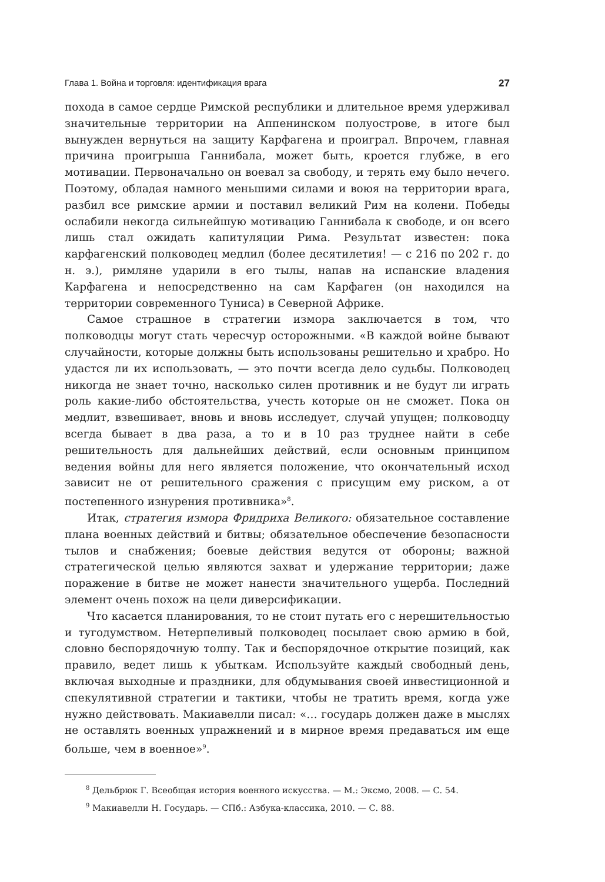Глава 1. Война и торговля: идентификация врага 27
похода в самое сердце Римской республики и длительное время удерживал значительные территории на Аппенинском полуострове, в итоге был вынужден вернуться на защиту Карфагена и проиграл. Впрочем, главная причина проигрыша Ганнибала, может быть, кроется глубже, в его мотивации. Первоначально он воевал за свободу, и терять ему было нечего. Поэтому, обладая намного меньшими силами и воюя на территории врага, разбил все римские армии и поставил великий Рим на колени. Победы ослабили некогда сильнейшую мотивацию Ганнибала к свободе, и он всего лишь стал ожидать капитуляции Рима. Результат известен: пока карфагенский полководец медлил (более десятилетия! — с 216 по 202 г. до н. э.), римляне ударили в его тылы, напав на испанские владения Карфагена и непосредственно на сам Карфаген (он находился на территории современного Туниса) в Северной Африке.
Самое страшное в стратегии измора заключается в том, что полководцы могут стать чересчур осторожными. «В каждой войне бывают случайности, которые должны быть использованы решительно и храбро. Но удастся ли их использовать, — это почти всегда дело судьбы. Полководец никогда не знает точно, насколько силен противник и не будут ли играть роль какие-либо обстоятельства, учесть которые он не сможет. Пока он медлит, взвешивает, вновь и вновь исследует, случай упущен; полководцу всегда бывает в два раза, а то и в 10 раз труднее найти в себе решительность для дальнейших действий, если основным принципом ведения войны для него является положение, что окончательный исход зависит не от решительного сражения с присущим ему риском, а от постепенного изнурения противника»<sup>8</sup>.
Итак, стратегия измора Фридриха Великого: обязательное составление плана военных действий и битвы; обязательное обеспечение безопасности тылов и снабжения; боевые действия ведутся от обороны; важной стратегической целью являются захват и удержание территории; даже поражение в битве не может нанести значительного ущерба. Последний элемент очень похож на цели диверсификации.
Что касается планирования, то не стоит путать его с нерешительностью и тугодумством. Нетерпеливый полководец посылает свою армию в бой, словно беспорядочную толпу. Так и беспорядочное открытие позиций, как правило, ведет лишь к убыткам. Используйте каждый свободный день, включая выходные и праздники, для обдумывания своей инвестиционной и спекулятивной стратегии и тактики, чтобы не тратить время, когда уже нужно действовать. Макиавелли писал: «… государь должен даже в мыслях не оставлять военных упражнений и в мирное время предаваться им еще больше, чем в военное»<sup>9</sup>.
<sup>8</sup> Дельбрюк Г. Всеобщая история военного искусства. — М.: Эксмо, 2008. — С. 54.
<sup>9</sup> Макиавелли Н. Государь. — СПб.: Азбука-классика, 2010. — С. 88.